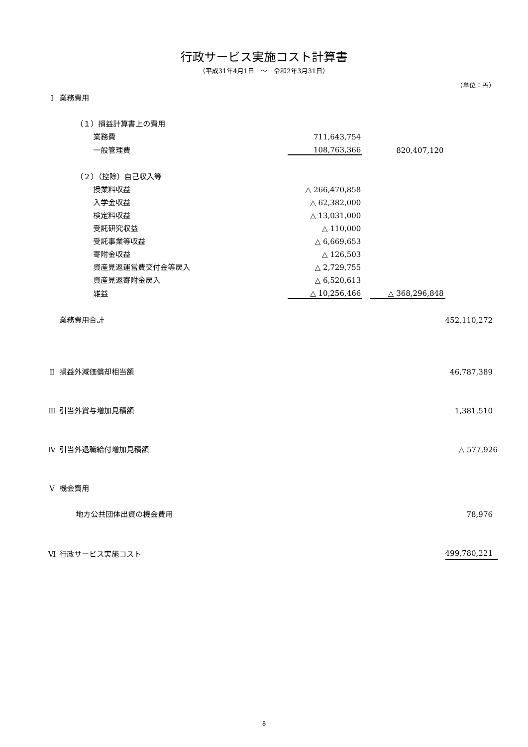行政サービス実施コスト計算書
（平成31年4月1日　～　令和2年3月31日）
（単位：円）
| Ⅰ | 業務費用 | | | | |
| | （１）損益計算書上の費用 | | | | |
| | 業務費 | 711,643,754 | | | |
| | 一般管理費 | 108,763,366 | | 820,407,120 | |
| | （２）（控除）自己収入等 | | | | |
| | 授業料収益 | △ 266,470,858 | | | |
| | 入学金収益 | △ 62,382,000 | | | |
| | 検定料収益 | △ 13,031,000 | | | |
| | 受託研究収益 | △ 110,000 | | | |
| | 受託事業等収益 | △ 6,669,653 | | | |
| | 寄附金収益 | △ 126,503 | | | |
| | 資産見返運営費交付金等戻入 | △ 2,729,755 | | | |
| | 資産見返寄附金戻入 | △ 6,520,613 | | | |
| | 雑益 | △ 10,256,466 | | △ 368,296,848 | |
| | 業務費用合計 | | | | 452,110,272 |
| Ⅱ | 損益外減価償却相当額 | | | | 46,787,389 |
| Ⅲ | 引当外賞与増加見積額 | | | | 1,381,510 |
| Ⅳ | 引当外退職給付増加見積額 | | | | △ 577,926 |
| Ⅴ | 機会費用 | | | | |
| | 地方公共団体出資の機会費用 | | | | 78,976 |
| Ⅵ | 行政サービス実施コスト | | | | 499,780,221 |
8